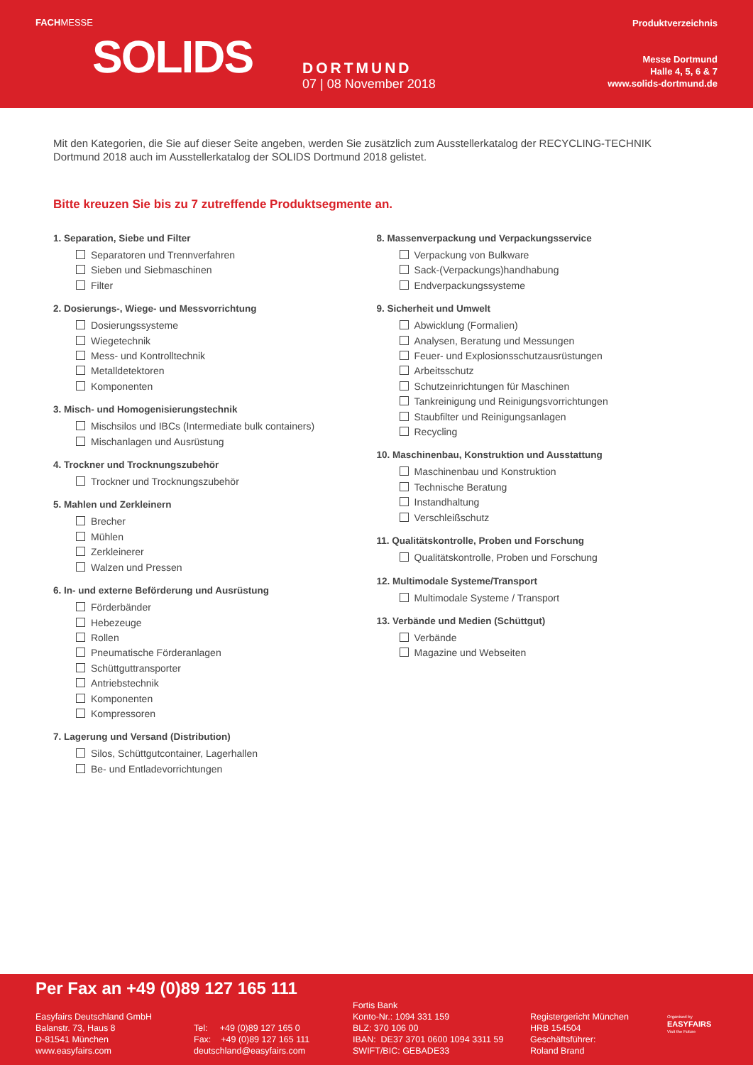FACHMESSE
SOLIDS
DORTMUND
07 | 08 November 2018
Produktverzeichnis
Messe Dortmund
Halle 4, 5, 6 & 7
www.solids-dortmund.de
Mit den Kategorien, die Sie auf dieser Seite angeben, werden Sie zusätzlich zum Ausstellerkatalog der RECYCLING-TECHNIK Dortmund 2018 auch im Ausstellerkatalog der SOLIDS Dortmund 2018 gelistet.
Bitte kreuzen Sie bis zu 7 zutreffende Produktsegmente an.
1. Separation, Siebe und Filter
Separatoren und Trennverfahren
Sieben und Siebmaschinen
Filter
2. Dosierungs-, Wiege- und Messvorrichtung
Dosierungssysteme
Wiegetechnik
Mess- und Kontrolltechnik
Metalldetektoren
Komponenten
3. Misch- und Homogenisierungstechnik
Mischsilos und IBCs (Intermediate bulk containers)
Mischanlagen und Ausrüstung
4. Trockner und Trocknungszubehör
Trockner und Trocknungszubehör
5. Mahlen und Zerkleinern
Brecher
Mühlen
Zerkleinerer
Walzen und Pressen
6. In- und externe Beförderung und Ausrüstung
Förderbänder
Hebezeuge
Rollen
Pneumatische Förderanlagen
Schüttguttransporter
Antriebstechnik
Komponenten
Kompressoren
7. Lagerung und Versand (Distribution)
Silos, Schüttgutcontainer, Lagerhallen
Be- und Entladevorrichtungen
8. Massenverpackung und Verpackungsservice
Verpackung von Bulkware
Sack-(Verpackungs)handhabung
Endverpackungssysteme
9. Sicherheit und Umwelt
Abwicklung (Formalien)
Analysen, Beratung und Messungen
Feuer- und Explosionsschutzausrüstungen
Arbeitsschutz
Schutzeinrichtungen für Maschinen
Tankreinigung und Reinigungsvorrichtungen
Staubfilter und Reinigungsanlagen
Recycling
10. Maschinenbau, Konstruktion und Ausstattung
Maschinenbau und Konstruktion
Technische Beratung
Instandhaltung
Verschleißschutz
11. Qualitätskontrolle, Proben und Forschung
Qualitätskontrolle, Proben und Forschung
12. Multimodale Systeme/Transport
Multimodale Systeme / Transport
13. Verbände und Medien (Schüttgut)
Verbände
Magazine und Webseiten
Per Fax an +49 (0)89 127 165 111
Easyfairs Deutschland GmbH
Balanstr. 73, Haus 8
D-81541 München
www.easyfairs.com
Tel: +49 (0)89 127 165 0
Fax: +49 (0)89 127 165 111
deutschland@easyfairs.com
Fortis Bank
Konto-Nr.: 1094 331 159
BLZ: 370 106 00
IBAN: DE37 3701 0600 1094 3311 59
SWIFT/BIC: GEBADE33
Registergericht München
HRB 154504
Geschäftsführer:
Roland Brand
Organised by
EASYFAIRS
Visit the Future